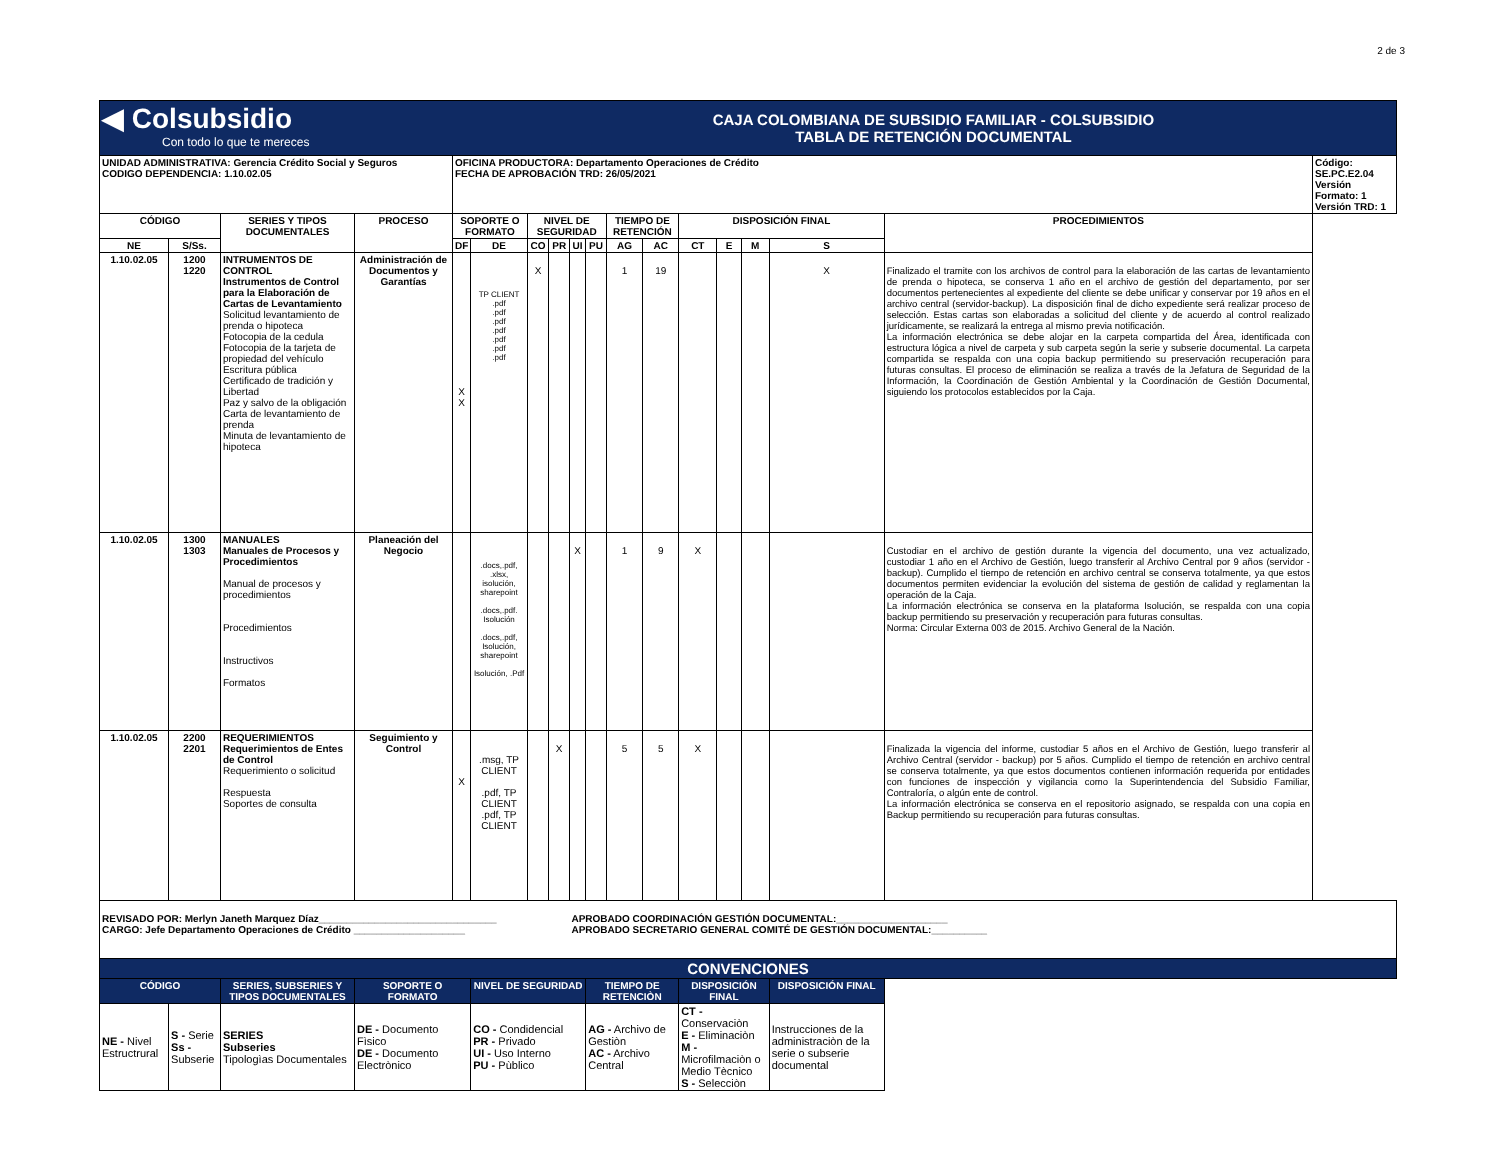2 de 3
| ◀ Colsubsidio Con todo lo que te mereces | | | | | CAJA COLOMBIANA DE SUBSIDIO FAMILIAR - COLSUBSIDIO TABLA DE RETENCIÓN DOCUMENTAL | | | | | | | | | | | | |
| UNIDAD ADMINISTRATIVA: Gerencia Crédito Social y Seguros CODIGO DEPENDENCIA: 1.10.02.05 | | | | OFICINA PRODUCTORA: Departamento Operaciones de Crédito FECHA DE APROBACIÓN TRD: 26/05/2021 | | | | | | | | | | | | | Código: SE.PC.E2.04 Versión Formato: 1 Versión TRD: 1 |
| CÓDIGO | | SERIES Y TIPOS DOCUMENTALES | PROCESO | SOPORTE O FORMATO | | NIVEL DE SEGURIDAD | | | | TIEMPO DE RETENCIÓN | | DISPOSICIÓN FINAL | | | | PROCEDIMIENTOS | |
| NE | S/Ss. | | | DF | DE | CO | PR | UI | PU | AG | AC | CT | E | M | S | | |
| 1.10.02.05 | 1200 1220 | INTRUMENTOS DE CONTROL Instrumentos de Control para la Elaboración de Cartas de Levantamiento Solicitud levantamiento de prenda o hipoteca Fotocopia de la cedula Fotocopia de la tarjeta de propiedad del vehículo Escritura pública Certificado de tradición y Libertad Paz y salvo de la obligación Carta de levantamiento de prenda Minuta de levantamiento de hipoteca | Administración de Documentos y Garantías | X X | TP CLIENT .pdf .pdf .pdf .pdf .pdf .pdf .pdf | X | | | | 1 | 19 | | | | X | Finalizado el tramite con los archivos de control para la elaboración de las cartas de levantamiento de prenda o hipoteca, se conserva 1 año en el archivo de gestión del departamento, por ser documentos pertenecientes al expediente del cliente se debe unificar y conservar por 19 años en el archivo central (servidor-backup). La disposición final de dicho expediente será realizar proceso de selección. Estas cartas son elaboradas a solicitud del cliente y de acuerdo al control realizado jurídicamente, se realizará la entrega al mismo previa notificación. La información electrónica se debe alojar en la carpeta compartida del Área, identificada con estructura lógica a nivel de carpeta y sub carpeta según la serie y subserie documental. La carpeta compartida se respalda con una copia backup permitiendo su preservación recuperación para futuras consultas. El proceso de eliminación se realiza a través de la Jefatura de Seguridad de la Información, la Coordinación de Gestión Ambiental y la Coordinación de Gestión Documental, siguiendo los protocolos establecidos por la Caja. | |
| 1.10.02.05 | 1300 1303 | MANUALES Manuales de Procesos y Procedimientos Manual de procesos y procedimientos Procedimientos Instructivos Formatos | Planeación del Negocio | | .docs,.pdf, .xlsx, isolución, sharepoint .docs,.pdf. Isolución .docs,.pdf, Isolución, sharepoint Isolución, .Pdf | | | X | | 1 | 9 | X | | | | Custodiar en el archivo de gestión durante la vigencia del documento, una vez actualizado, custodiar 1 año en el Archivo de Gestión, luego transferir al Archivo Central por 9 años (servidor - backup). Cumplido el tiempo de retención en archivo central se conserva totalmente, ya que estos documentos permiten evidenciar la evolución del sistema de gestión de calidad y reglamentan la operación de la Caja. La información electrónica se conserva en la plataforma Isolución, se respalda con una copia backup permitiendo su preservación y recuperación para futuras consultas. Norma: Circular Externa 003 de 2015. Archivo General de la Nación. | |
| 1.10.02.05 | 2200 2201 | REQUERIMIENTOS Requerimientos de Entes de Control Requerimiento o solicitud Respuesta Soportes de consulta | Seguimiento y Control | X | .msg, TP CLIENT .pdf, TP CLIENT .pdf, TP CLIENT | | X | | | 5 | 5 | X | | | | Finalizada la vigencia del informe, custodiar 5 años en el Archivo de Gestión, luego transferir al Archivo Central (servidor - backup) por 5 años. Cumplido el tiempo de retención en archivo central se conserva totalmente, ya que estos documentos contienen información requerida por entidades con funciones de inspección y vigilancia como la Superintendencia del Subsidio Familiar, Contraloría, o algún ente de control. La información electrónica se conserva en el repositorio asignado, se respalda con una copia en Backup permitiendo su recuperación para futuras consultas. | |
| REVISADO POR: Merlyn Janeth Marquez Díaz________________________________ CARGO: Jefe Departamento Operaciones de Crédito ____________________ | | | | | | | | APROBADO COORDINACIÓN GESTIÓN DOCUMENTAL:____________________ APROBADO SECRETARIO GENERAL COMITÉ DE GESTIÓN DOCUMENTAL:__________ | | | | | | | | | |
| CONVENCIONES | | | | | | | | | | | | | | | | | |
| CÓDIGO | | SERIES, SUBSERIES Y TIPOS DOCUMENTALES | SOPORTE O FORMATO | | NIVEL DE SEGURIDAD | | | | TIEMPO DE RETENCIÒN | | | DISPOSICIÓN FINAL | | | DISPOSICIÓN FINAL | | |
| NE - Nivel Estructrural | S - Serie Ss - Subserie | SERIES Subseries Tipologìas Documentales | DE - Documento Fìsico DE - Documento Electrònico | | CO - Condidencial PR - Privado UI - Uso Interno PU - Pùblico | | | | AG - Archivo de Gestiòn AC - Archivo Central | | | CT - Conservaciòn E - Eliminaciòn M - Microfilmaciòn o Medio Tècnico S - Selecciòn | | | Instrucciones de la administraciòn de la serie o subserie documental | | |